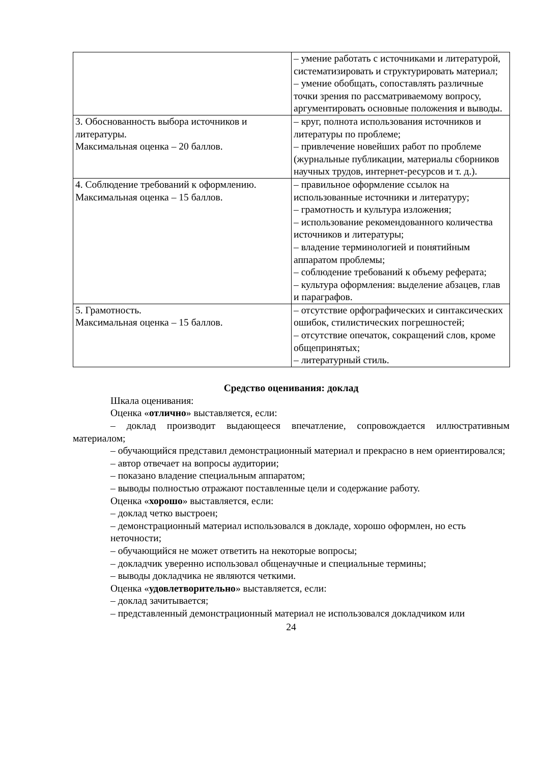| | – умение работать с источниками и литературой, систематизировать и структурировать материал; – умение обобщать, сопоставлять различные точки зрения по рассматриваемому вопросу, аргументировать основные положения и выводы. |
| 3. Обоснованность выбора источников и литературы. Максимальная оценка – 20 баллов. | – круг, полнота использования источников и литературы по проблеме; – привлечение новейших работ по проблеме (журнальные публикации, материалы сборников научных трудов, интернет-ресурсов и т. д.). |
| 4. Соблюдение требований к оформлению. Максимальная оценка – 15 баллов. | – правильное оформление ссылок на использованные источники и литературу; – грамотность и культура изложения; – использование рекомендованного количества источников и литературы; – владение терминологией и понятийным аппаратом проблемы; – соблюдение требований к объему реферата; – культура оформления: выделение абзацев, глав и параграфов. |
| 5. Грамотность. Максимальная оценка – 15 баллов. | – отсутствие орфографических и синтаксических ошибок, стилистических погрешностей; – отсутствие опечаток, сокращений слов, кроме общепринятых; – литературный стиль. |
Средство оценивания: доклад
Шкала оценивания:
Оценка «отлично» выставляется, если:
– доклад производит выдающееся впечатление, сопровождается иллюстративным материалом;
– обучающийся представил демонстрационный материал и прекрасно в нем ориентировался;
– автор отвечает на вопросы аудитории;
– показано владение специальным аппаратом;
– выводы полностью отражают поставленные цели и содержание работу.
Оценка «хорошо» выставляется, если:
– доклад четко выстроен;
– демонстрационный материал использовался в докладе, хорошо оформлен, но есть неточности;
– обучающийся не может ответить на некоторые вопросы;
– докладчик уверенно использовал общенаучные и специальные термины;
– выводы докладчика не являются четкими.
Оценка «удовлетворительно» выставляется, если:
– доклад зачитывается;
– представленный демонстрационный материал не использовался докладчиком или
24